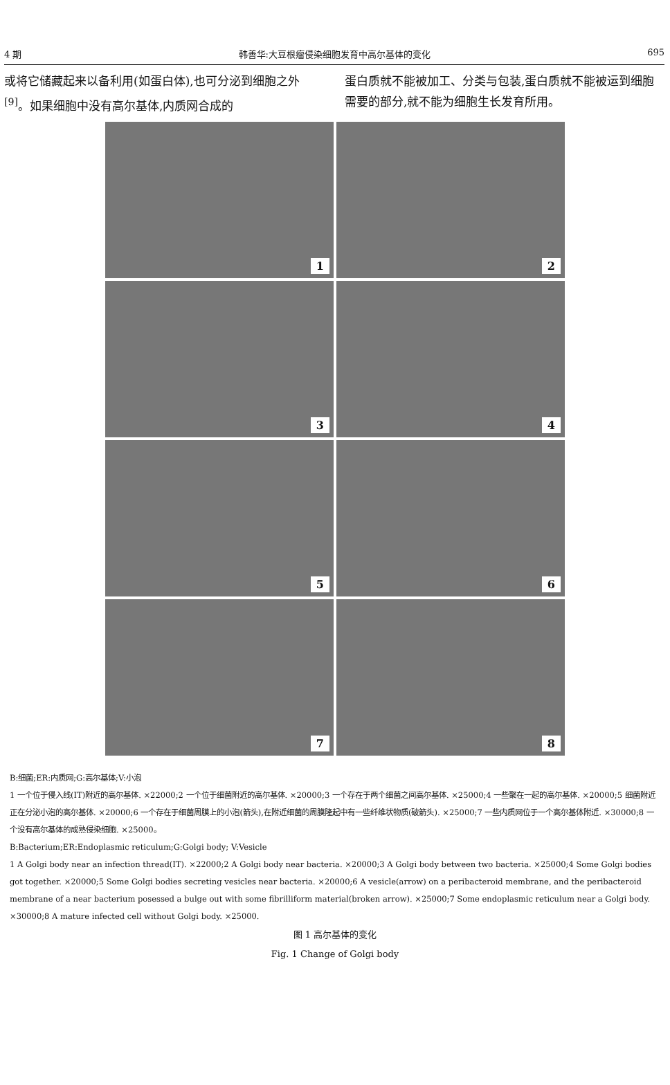4 期 韩善华:大豆根瘤侵染细胞发育中高尔基体的变化 695
或将它储藏起来以备利用(如蛋白体),也可分泌到细胞之外<sup>[9]</sup>。如果细胞中没有高尔基体,内质网合成的
蛋白质就不能被加工、分类与包装,蛋白质就不能被运到细胞需要的部分,就不能为细胞生长发育所用。
1
2
3
4
5
6
7
8
B:细菌;ER:内质网;G:高尔基体;V:小泡
1 一个位于侵入线(IT)附近的高尔基体. ×22000;2 一个位于细菌附近的高尔基体. ×20000;3 一个存在于两个细菌之间高尔基体. ×25000;4 一些聚在一起的高尔基体. ×20000;5 细菌附近正在分泌小泡的高尔基体. ×20000;6 一个存在于细菌周膜上的小泡(箭头),在附近细菌的周膜隆起中有一些纤维状物质(破箭头). ×25000;7 一些内质网位于一个高尔基体附近. ×30000;8 一个没有高尔基体的成熟侵染细胞. ×25000。
B:Bacterium;ER:Endoplasmic reticulum;G:Golgi body; V:Vesicle
1 A Golgi body near an infection thread(IT). ×22000;2 A Golgi body near bacteria. ×20000;3 A Golgi body between two bacteria. ×25000;4 Some Golgi bodies got together. ×20000;5 Some Golgi bodies secreting vesicles near bacteria. ×20000;6 A vesicle(arrow) on a peribacteroid membrane, and the peribacteroid membrane of a near bacterium posessed a bulge out with some fibrilliform material(broken arrow). ×25000;7 Some endoplasmic reticulum near a Golgi body. ×30000;8 A mature infected cell without Golgi body. ×25000.
图 1 高尔基体的变化
Fig. 1 Change of Golgi body